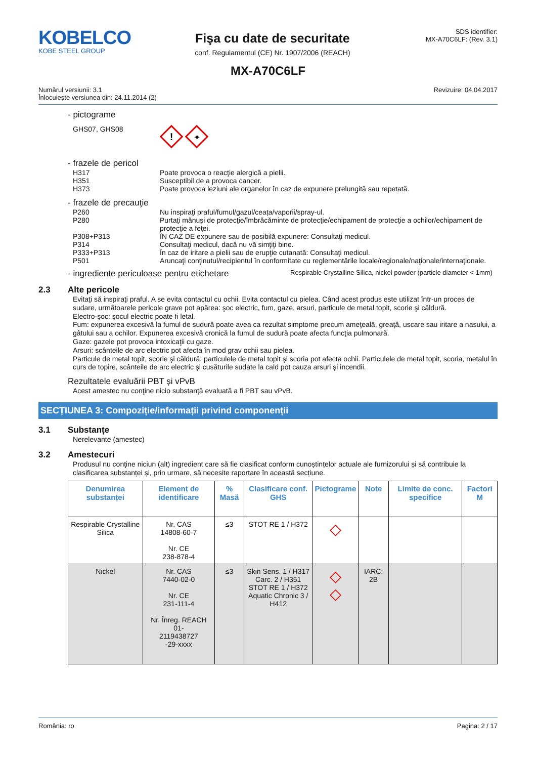KOBELCO
KOBE STEEL GROUP
Fişa cu date de securitate
conf. Regulamentul (CE) Nr. 1907/2006 (REACH)
SDS identifier:
MX-A70C6LF: (Rev. 3.1)
MX-A70C6LF
Numărul versiunii: 3.1
Înlocuieşte versiunea din: 24.11.2014 (2)
Revizuire: 04.04.2017
- pictograme
GHS07, GHS08
!
✦
- frazele de pericol
H317 Poate provoca o reacţie alergică a pielii.
H351 Susceptibil de a provoca cancer.
H373 Poate provoca leziuni ale organelor în caz de expunere prelungită sau repetată.
- frazele de precauţie
P260 Nu inspiraţi praful/fumul/gazul/ceața/vaporii/spray-ul.
P280 Purtaţi mănuşi de protecţie/îmbrăcăminte de protecţie/echipament de protecţie a ochilor/echipament de protecţie a feţei.
P308+P313 ÎN CAZ DE expunere sau de posibilă expunere: Consultaţi medicul.
P314 Consultaţi medicul, dacă nu vă simţiţi bine.
P333+P313 În caz de iritare a pielii sau de erupţie cutanată: Consultaţi medicul.
P501 Aruncaţi conţinutul/recipientul în conformitate cu reglementările locale/regionale/naţionale/internaţionale.
- ingrediente periculoase pentru etichetare
Respirable Crystalline Silica, nickel powder (particle diameter < 1mm)
2.3 Alte pericole
Evitaţi să inspiraţi praful. A se evita contactul cu ochii. Evita contactul cu pielea. Când acest produs este utilizat într-un proces de sudare, următoarele pericole grave pot apărea: şoc electric, fum, gaze, arsuri, particule de metal topit, scorie şi căldură.
Electro-şoc: şocul electric poate fi letal.
Fum: expunerea excesivă la fumul de sudură poate avea ca rezultat simptome precum ameţeală, greaţă, uscare sau iritare a nasului, a gâtului sau a ochilor. Expunerea excesivă cronică la fumul de sudură poate afecta funcţia pulmonară.
Gaze: gazele pot provoca intoxicaţii cu gaze.
Arsuri: scânteile de arc electric pot afecta în mod grav ochii sau pielea.
Particule de metal topit, scorie şi căldură: particulele de metal topit şi scoria pot afecta ochii. Particulele de metal topit, scoria, metalul în curs de topire, scânteile de arc electric şi cusăturile sudate la cald pot cauza arsuri şi incendii.
Rezultatele evaluării PBT și vPvB
Acest amestec nu conţine nicio substanţă evaluată a fi PBT sau vPvB.
SECȚIUNEA 3: Compoziție/informații privind componenții
3.1 Substanțe
Nerelevante (amestec)
3.2 Amestecuri
Produsul nu conţine niciun (alt) ingredient care să fie clasificat conform cunoștințelor actuale ale furnizorului și să contribuie la clasificarea substanței și, prin urmare, să necesite raportare în această secțiune.
| Denumirea substanței | Element de identificare | % Masă | Clasificare conf. GHS | Pictograme | Note | Limite de conc. specifice | Factori M |
| --- | --- | --- | --- | --- | --- | --- | --- |
| Respirable Crystalline Silica | Nr. CAS 14808-60-7 Nr. CE 238-878-4 | ≤3 | STOT RE 1 / H372 | ◇ | | | |
| Nickel | Nr. CAS 7440-02-0 Nr. CE 231-111-4 Nr. Înreg. REACH 01- 2119438727 -29-xxxx | ≤3 | Skin Sens. 1 / H317 Carc. 2 / H351 STOT RE 1 / H372 Aquatic Chronic 3 / H412 | ◇ ◇ | IARC: 2B | | |
România: ro Pagina: 2 / 17